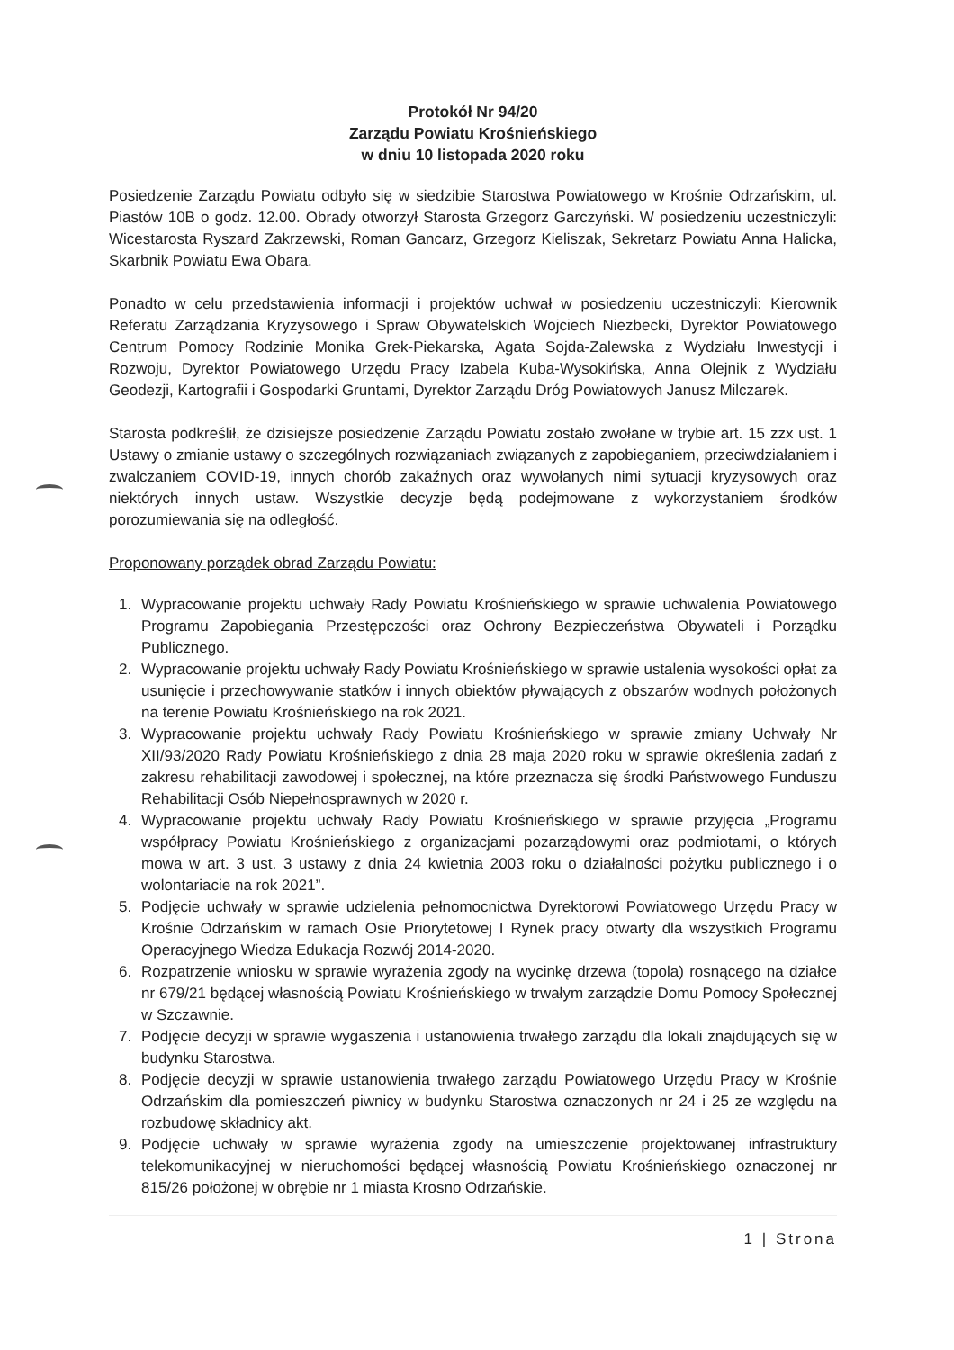Protokół Nr 94/20
Zarządu Powiatu Krośnieńskiego
w dniu 10 listopada 2020 roku
Posiedzenie Zarządu Powiatu odbyło się w siedzibie Starostwa Powiatowego w Krośnie Odrzańskim, ul. Piastów 10B o godz. 12.00. Obrady otworzył Starosta Grzegorz Garczyński. W posiedzeniu uczestniczyli: Wicestarosta Ryszard Zakrzewski, Roman Gancarz, Grzegorz Kieliszak, Sekretarz Powiatu Anna Halicka, Skarbnik Powiatu Ewa Obara.
Ponadto w celu przedstawienia informacji i projektów uchwał w posiedzeniu uczestniczyli: Kierownik Referatu Zarządzania Kryzysowego i Spraw Obywatelskich Wojciech Niezbecki, Dyrektor Powiatowego Centrum Pomocy Rodzinie Monika Grek-Piekarska, Agata Sojda-Zalewska z Wydziału Inwestycji i Rozwoju, Dyrektor Powiatowego Urzędu Pracy Izabela Kuba-Wysokińska, Anna Olejnik z Wydziału Geodezji, Kartografii i Gospodarki Gruntami, Dyrektor Zarządu Dróg Powiatowych Janusz Milczarek.
Starosta podkreślił, że dzisiejsze posiedzenie Zarządu Powiatu zostało zwołane w trybie art. 15 zzx ust. 1 Ustawy o zmianie ustawy o szczególnych rozwiązaniach związanych z zapobieganiem, przeciwdziałaniem i zwalczaniem COVID-19, innych chorób zakaźnych oraz wywołanych nimi sytuacji kryzysowych oraz niektórych innych ustaw. Wszystkie decyzje będą podejmowane z wykorzystaniem środków porozumiewania się na odległość.
Proponowany porządek obrad Zarządu Powiatu:
1. Wypracowanie projektu uchwały Rady Powiatu Krośnieńskiego w sprawie uchwalenia Powiatowego Programu Zapobiegania Przestępczości oraz Ochrony Bezpieczeństwa Obywateli i Porządku Publicznego.
2. Wypracowanie projektu uchwały Rady Powiatu Krośnieńskiego w sprawie ustalenia wysokości opłat za usunięcie i przechowywanie statków i innych obiektów pływających z obszarów wodnych położonych na terenie Powiatu Krośnieńskiego na rok 2021.
3. Wypracowanie projektu uchwały Rady Powiatu Krośnieńskiego w sprawie zmiany Uchwały Nr XII/93/2020 Rady Powiatu Krośnieńskiego z dnia 28 maja 2020 roku w sprawie określenia zadań z zakresu rehabilitacji zawodowej i społecznej, na które przeznacza się środki Państwowego Funduszu Rehabilitacji Osób Niepełnosprawnych w 2020 r.
4. Wypracowanie projektu uchwały Rady Powiatu Krośnieńskiego w sprawie przyjęcia „Programu współpracy Powiatu Krośnieńskiego z organizacjami pozarządowymi oraz podmiotami, o których mowa w art. 3 ust. 3 ustawy z dnia 24 kwietnia 2003 roku o działalności pożytku publicznego i o wolontariacie na rok 2021”.
5. Podjęcie uchwały w sprawie udzielenia pełnomocnictwa Dyrektorowi Powiatowego Urzędu Pracy w Krośnie Odrzańskim w ramach Osie Priorytetowej I Rynek pracy otwarty dla wszystkich Programu Operacyjnego Wiedza Edukacja Rozwój 2014-2020.
6. Rozpatrzenie wniosku w sprawie wyrażenia zgody na wycinkę drzewa (topola) rosnącego na działce nr 679/21 będącej własnością Powiatu Krośnieńskiego w trwałym zarządzie Domu Pomocy Społecznej w Szczawnie.
7. Podjęcie decyzji w sprawie wygaszenia i ustanowienia trwałego zarządu dla lokali znajdujących się w budynku Starostwa.
8. Podjęcie decyzji w sprawie ustanowienia trwałego zarządu Powiatowego Urzędu Pracy w Krośnie Odrzańskim dla pomieszczeń piwnicy w budynku Starostwa oznaczonych nr 24 i 25 ze względu na rozbudowę składnicy akt.
9. Podjęcie uchwały w sprawie wyrażenia zgody na umieszczenie projektowanej infrastruktury telekomunikacyjnej w nieruchomości będącej własnością Powiatu Krośnieńskiego oznaczonej nr 815/26 położonej w obrębie nr 1 miasta Krosno Odrzańskie.
1 | Strona